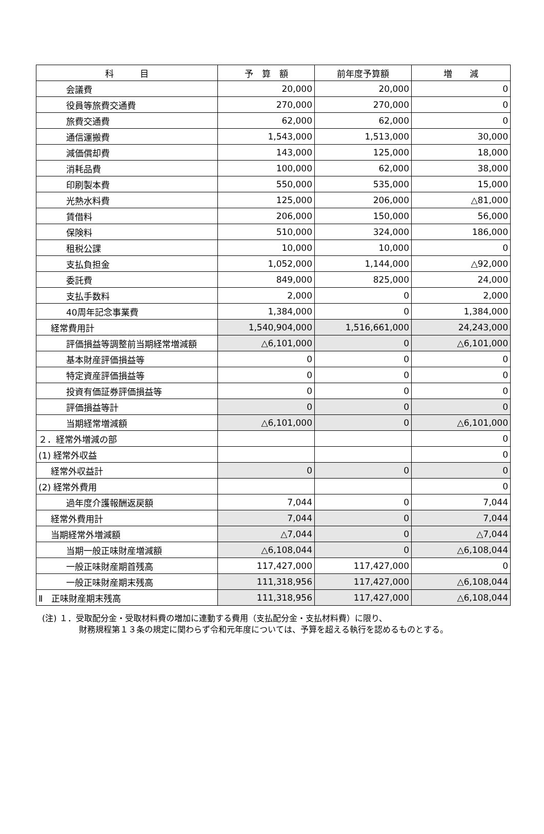| 科 目 | 予 算 額 | 前年度予算額 | 増 減 |
| --- | --- | --- | --- |
| 会議費 | 20,000 | 20,000 | 0 |
| 役員等旅費交通費 | 270,000 | 270,000 | 0 |
| 旅費交通費 | 62,000 | 62,000 | 0 |
| 通信運搬費 | 1,543,000 | 1,513,000 | 30,000 |
| 減価償却費 | 143,000 | 125,000 | 18,000 |
| 消耗品費 | 100,000 | 62,000 | 38,000 |
| 印刷製本費 | 550,000 | 535,000 | 15,000 |
| 光熱水料費 | 125,000 | 206,000 | △81,000 |
| 賃借料 | 206,000 | 150,000 | 56,000 |
| 保険料 | 510,000 | 324,000 | 186,000 |
| 租税公課 | 10,000 | 10,000 | 0 |
| 支払負担金 | 1,052,000 | 1,144,000 | △92,000 |
| 委託費 | 849,000 | 825,000 | 24,000 |
| 支払手数料 | 2,000 | 0 | 2,000 |
| 40周年記念事業費 | 1,384,000 | 0 | 1,384,000 |
| 経常費用計 | 1,540,904,000 | 1,516,661,000 | 24,243,000 |
| 評価損益等調整前当期経常増減額 | △6,101,000 | 0 | △6,101,000 |
| 基本財産評価損益等 | 0 | 0 | 0 |
| 特定資産評価損益等 | 0 | 0 | 0 |
| 投資有価証券評価損益等 | 0 | 0 | 0 |
| 評価損益等計 | 0 | 0 | 0 |
| 当期経常増減額 | △6,101,000 | 0 | △6,101,000 |
| ２．経常外増減の部 | | | 0 |
| (1) 経常外収益 | | | 0 |
| 経常外収益計 | 0 | 0 | 0 |
| (2) 経常外費用 | | | 0 |
| 過年度介護報酬返戻額 | 7,044 | 0 | 7,044 |
| 経常外費用計 | 7,044 | 0 | 7,044 |
| 当期経常外増減額 | △7,044 | 0 | △7,044 |
| 当期一般正味財産増減額 | △6,108,044 | 0 | △6,108,044 |
| 一般正味財産期首残高 | 117,427,000 | 117,427,000 | 0 |
| 一般正味財産期末残高 | 111,318,956 | 117,427,000 | △6,108,044 |
| Ⅱ 正味財産期末残高 | 111,318,956 | 117,427,000 | △6,108,044 |
(注) １．受取配分金・受取材料費の増加に連動する費用（支払配分金・支払材料費）に限り、
財務規程第１３条の規定に関わらず令和元年度については、予算を超える執行を認めるものとする。